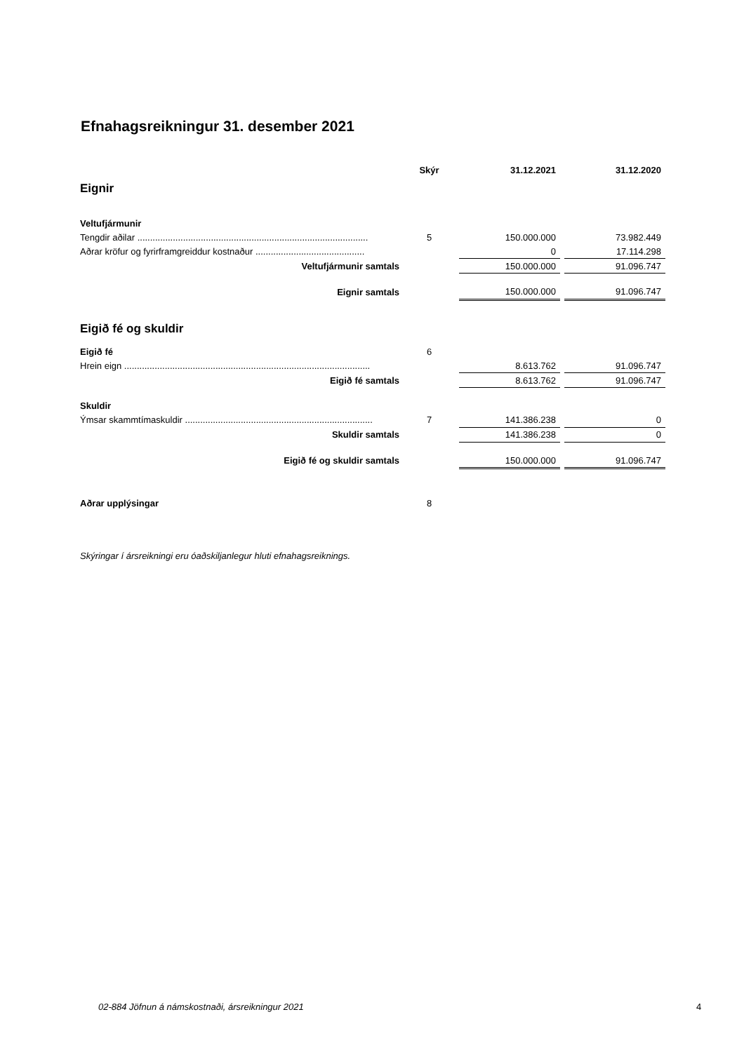Efnahagsreikningur 31. desember 2021
| | Skýr | 31.12.2021 | | 31.12.2020 |
| --- | --- | --- | --- | --- |
| Eignir | | | | |
| Veltufjármunir | | | | |
| Tengdir aðilar ........................................................................................... | 5 | 150.000.000 | | 73.982.449 |
| Aðrar kröfur og fyrirframgreiddur kostnaður ........................................... | | 0 | | 17.114.298 |
| Veltufjármunir samtals | | 150.000.000 | | 91.096.747 |
| Eignir samtals | | 150.000.000 | | 91.096.747 |
| Eigið fé og skuldir | | | | |
| Eigið fé | 6 | | | |
| Hrein eign ................................................................................................. | | 8.613.762 | | 91.096.747 |
| Eigið fé samtals | | 8.613.762 | | 91.096.747 |
| Skuldir | | | | |
| Ýmsar skammtímaskuldir .......................................................................... | 7 | 141.386.238 | | 0 |
| Skuldir samtals | | 141.386.238 | | 0 |
| Eigið fé og skuldir samtals | | 150.000.000 | | 91.096.747 |
| Aðrar upplýsingar | 8 | | | |
Skýringar í ársreikningi eru óaðskiljanlegur hluti efnahagsreiknings.
02-884 Jöfnun á námskostnaði, ársreikningur 2021
4